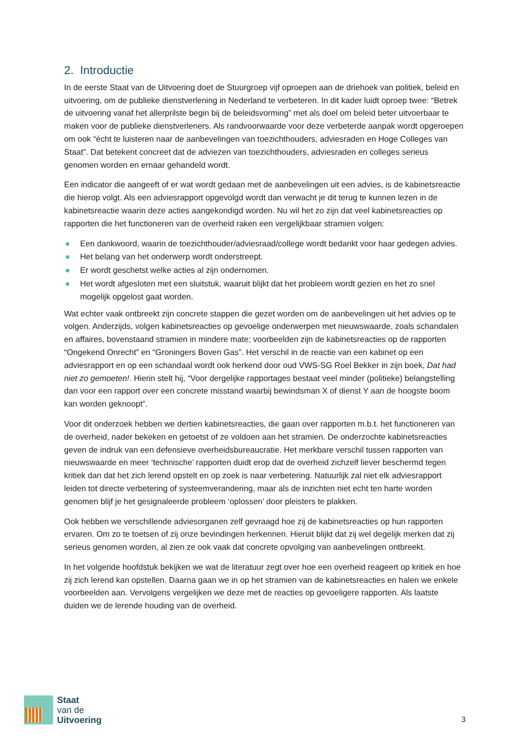2. Introductie
In de eerste Staat van de Uitvoering doet de Stuurgroep vijf oproepen aan de driehoek van politiek, beleid en uitvoering, om de publieke dienstverlening in Nederland te verbeteren. In dit kader luidt oproep twee: “Betrek de uitvoering vanaf het allerprilste begin bij de beleidsvorming” met als doel om beleid beter uitvoerbaar te maken voor de publieke dienstverleners. Als randvoorwaarde voor deze verbeterde aanpak wordt opgeroepen om ook “écht te luisteren naar de aanbevelingen van toezichthouders, adviesraden en Hoge Colleges van Staat”. Dat betekent concreet dat de adviezen van toezichthouders, adviesraden en colleges serieus genomen worden en ernaar gehandeld wordt.
Een indicator die aangeeft of er wat wordt gedaan met de aanbevelingen uit een advies, is de kabinetsreactie die hierop volgt. Als een adviesrapport opgevolgd wordt dan verwacht je dit terug te kunnen lezen in de kabinetsreactie waarin deze acties aangekondigd worden. Nu wil het zo zijn dat veel kabinetsreacties op rapporten die het functioneren van de overheid raken een vergelijkbaar stramien volgen:
● Een dankwoord, waarin de toezichthouder/adviesraad/college wordt bedankt voor haar gedegen advies.
● Het belang van het onderwerp wordt onderstreept.
● Er wordt geschetst welke acties al zijn ondernomen.
● Het wordt afgesloten met een sluitstuk, waaruit blijkt dat het probleem wordt gezien en het zo snel mogelijk opgelost gaat worden.
Wat echter vaak ontbreekt zijn concrete stappen die gezet worden om de aanbevelingen uit het advies op te volgen. Anderzijds, volgen kabinetsreacties op gevoelige onderwerpen met nieuwswaarde, zoals schandalen en affaires, bovenstaand stramien in mindere mate; voorbeelden zijn de kabinetsreacties op de rapporten “Ongekend Onrecht” en “Groningers Boven Gas”. Het verschil in de reactie van een kabinet op een adviesrapport en op een schandaal wordt ook herkend door oud VWS-SG Roel Bekker in zijn boek, Dat had niet zo gemoeten!. Hierin stelt hij, “Voor dergelijke rapportages bestaat veel minder (politieke) belangstelling dan voor een rapport over een concrete misstand waarbij bewindsman X of dienst Y aan de hoogste boom kan worden geknoopt”.
Voor dit onderzoek hebben we dertien kabinetsreacties, die gaan over rapporten m.b.t. het functioneren van de overheid, nader bekeken en getoetst of ze voldoen aan het stramien. De onderzochte kabinetsreacties geven de indruk van een defensieve overheidsbureaucratie. Het merkbare verschil tussen rapporten van nieuwswaarde en meer ‘technische’ rapporten duidt erop dat de overheid zichzelf liever beschermd tegen kritiek dan dat het zich lerend opstelt en op zoek is naar verbetering. Natuurlijk zal niet elk adviesrapport leiden tot directe verbetering of systeemverandering, maar als de inzichten niet echt ten harte worden genomen blijf je het gesignaleerde probleem ‘oplossen’ door pleisters te plakken.
Ook hebben we verschillende adviesorganen zelf gevraagd hoe zij de kabinetsreacties op hun rapporten ervaren. Om zo te toetsen of zij onze bevindingen herkennen. Hieruit blijkt dat zij wel degelijk merken dat zij serieus genomen worden, al zien ze ook vaak dat concrete opvolging van aanbevelingen ontbreekt.
In het volgende hoofdstuk bekijken we wat de literatuur zegt over hoe een overheid reageert op kritiek en hoe zij zich lerend kan opstellen. Daarna gaan we in op het stramien van de kabinetsreacties en halen we enkele voorbeelden aan. Vervolgens vergelijken we deze met de reacties op gevoeligere rapporten. Als laatste duiden we de lerende houding van de overheid.
Staat
van de
Uitvoering
3